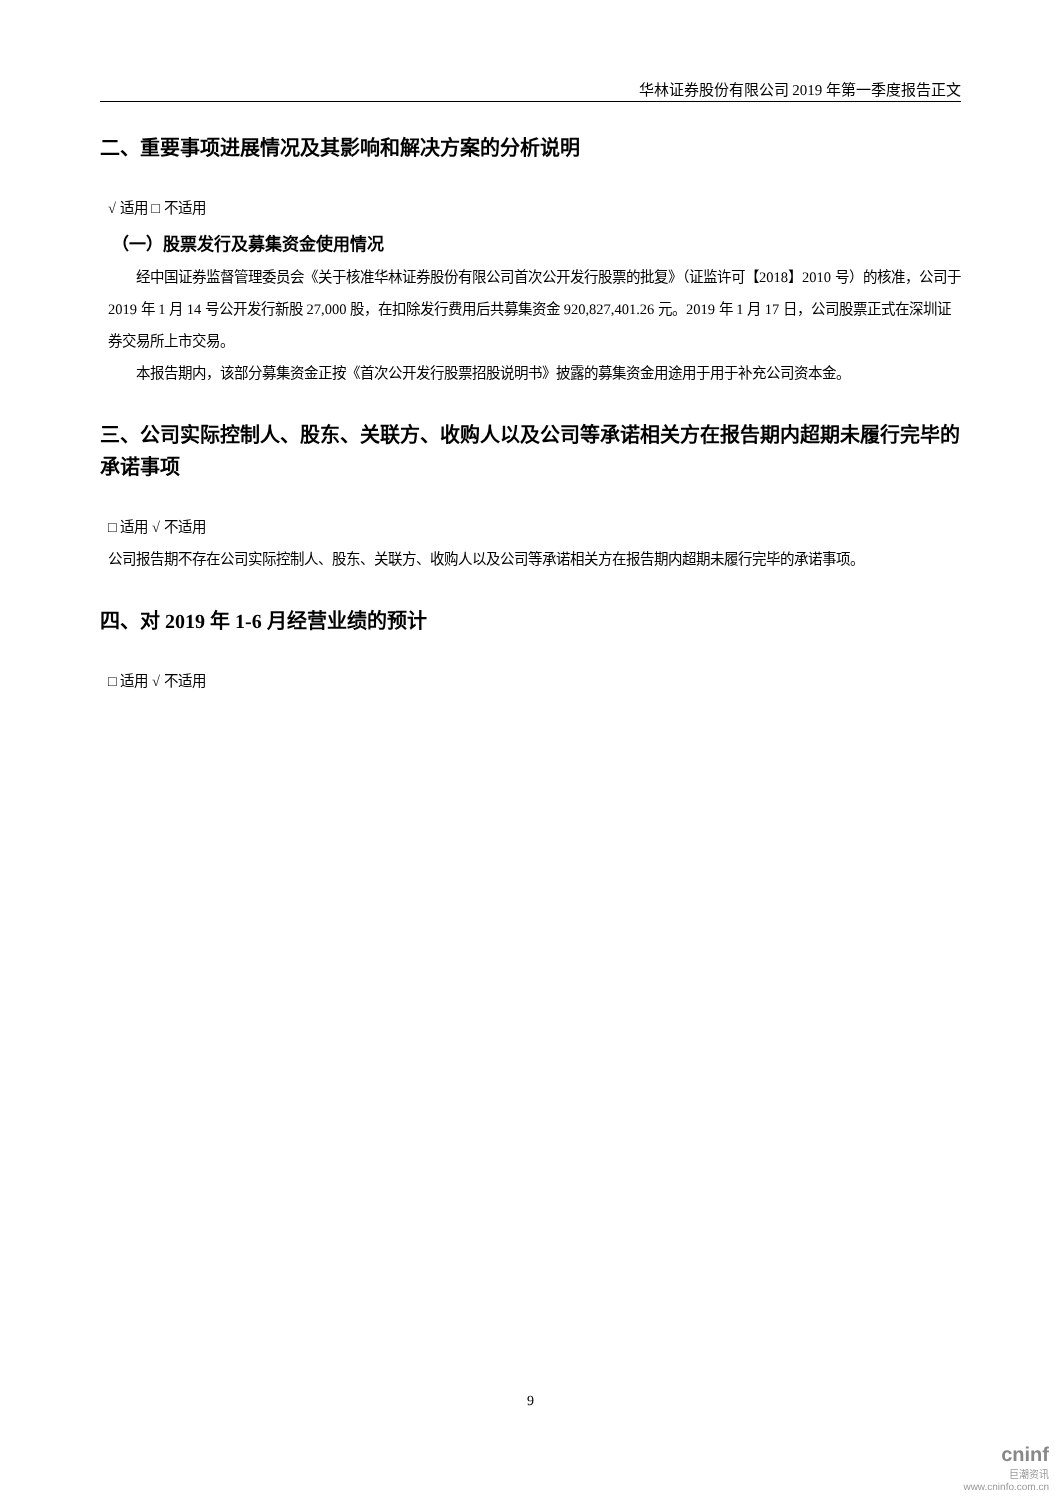华林证券股份有限公司 2019 年第一季度报告正文
二、重要事项进展情况及其影响和解决方案的分析说明
√ 适用 □ 不适用
（一）股票发行及募集资金使用情况
经中国证券监督管理委员会《关于核准华林证券股份有限公司首次公开发行股票的批复》（证监许可【2018】2010 号）的核准，公司于 2019 年 1 月 14 号公开发行新股 27,000 股，在扣除发行费用后共募集资金 920,827,401.26 元。2019 年 1 月 17 日，公司股票正式在深圳证券交易所上市交易。
本报告期内，该部分募集资金正按《首次公开发行股票招股说明书》披露的募集资金用途用于用于补充公司资本金。
三、公司实际控制人、股东、关联方、收购人以及公司等承诺相关方在报告期内超期未履行完毕的承诺事项
□ 适用 √ 不适用
公司报告期不存在公司实际控制人、股东、关联方、收购人以及公司等承诺相关方在报告期内超期未履行完毕的承诺事项。
四、对 2019 年 1-6 月经营业绩的预计
□ 适用 √ 不适用
9
cninf
巨潮资讯
www.cninfo.com.cn